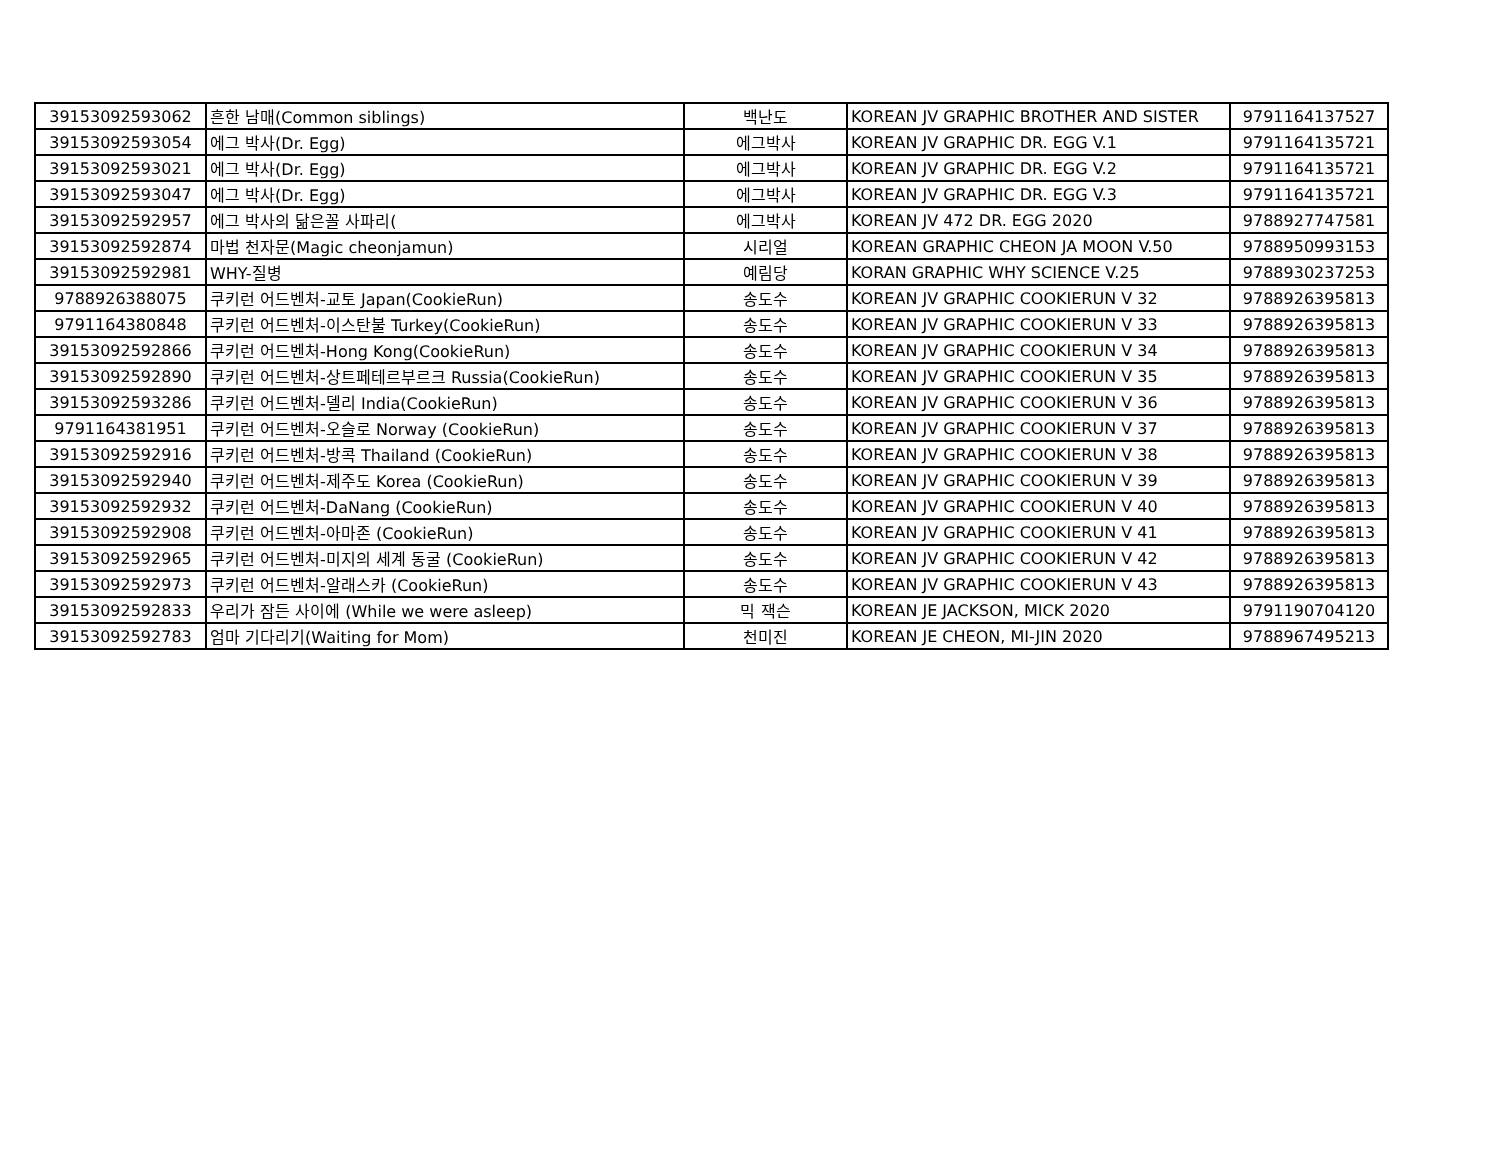| 39153092593062 | 흔한 남매(Common siblings) | 백난도 | KOREAN JV GRAPHIC BROTHER AND SISTER | 9791164137527 |
| 39153092593054 | 에그 박사(Dr. Egg) | 에그박사 | KOREAN JV GRAPHIC DR. EGG V.1 | 9791164135721 |
| 39153092593021 | 에그 박사(Dr. Egg) | 에그박사 | KOREAN JV GRAPHIC DR. EGG V.2 | 9791164135721 |
| 39153092593047 | 에그 박사(Dr. Egg) | 에그박사 | KOREAN JV GRAPHIC DR. EGG V.3 | 9791164135721 |
| 39153092592957 | 에그 박사의 닮은꼴 사파리( | 에그박사 | KOREAN JV 472 DR. EGG 2020 | 9788927747581 |
| 39153092592874 | 마법 천자문(Magic cheonjamun) | 시리얼 | KOREAN GRAPHIC CHEON JA MOON V.50 | 9788950993153 |
| 39153092592981 | WHY-질병 | 예림당 | KORAN GRAPHIC WHY SCIENCE V.25 | 9788930237253 |
| 9788926388075 | 쿠키런 어드벤처-교토 Japan(CookieRun) | 송도수 | KOREAN JV GRAPHIC COOKIERUN V 32 | 9788926395813 |
| 9791164380848 | 쿠키런 어드벤처-이스탄불 Turkey(CookieRun) | 송도수 | KOREAN JV GRAPHIC COOKIERUN V 33 | 9788926395813 |
| 39153092592866 | 쿠키런 어드벤처-Hong Kong(CookieRun) | 송도수 | KOREAN JV GRAPHIC COOKIERUN V 34 | 9788926395813 |
| 39153092592890 | 쿠키런 어드벤처-상트페테르부르크 Russia(CookieRun) | 송도수 | KOREAN JV GRAPHIC COOKIERUN V 35 | 9788926395813 |
| 39153092593286 | 쿠키런 어드벤처-델리 India(CookieRun) | 송도수 | KOREAN JV GRAPHIC COOKIERUN V 36 | 9788926395813 |
| 9791164381951 | 쿠키런 어드벤처-오슬로 Norway (CookieRun) | 송도수 | KOREAN JV GRAPHIC COOKIERUN V 37 | 9788926395813 |
| 39153092592916 | 쿠키런 어드벤처-방콕 Thailand (CookieRun) | 송도수 | KOREAN JV GRAPHIC COOKIERUN V 38 | 9788926395813 |
| 39153092592940 | 쿠키런 어드벤처-제주도 Korea (CookieRun) | 송도수 | KOREAN JV GRAPHIC COOKIERUN V 39 | 9788926395813 |
| 39153092592932 | 쿠키런 어드벤처-DaNang (CookieRun) | 송도수 | KOREAN JV GRAPHIC COOKIERUN V 40 | 9788926395813 |
| 39153092592908 | 쿠키런 어드벤처-아마존 (CookieRun) | 송도수 | KOREAN JV GRAPHIC COOKIERUN V 41 | 9788926395813 |
| 39153092592965 | 쿠키런 어드벤처-미지의 세계 동굴 (CookieRun) | 송도수 | KOREAN JV GRAPHIC COOKIERUN V 42 | 9788926395813 |
| 39153092592973 | 쿠키런 어드벤처-알래스카 (CookieRun) | 송도수 | KOREAN JV GRAPHIC COOKIERUN V 43 | 9788926395813 |
| 39153092592833 | 우리가 잠든 사이에 (While we were asleep) | 믹 잭슨 | KOREAN JE JACKSON, MICK 2020 | 9791190704120 |
| 39153092592783 | 엄마 기다리기(Waiting for Mom) | 천미진 | KOREAN JE CHEON, MI-JIN 2020 | 9788967495213 |